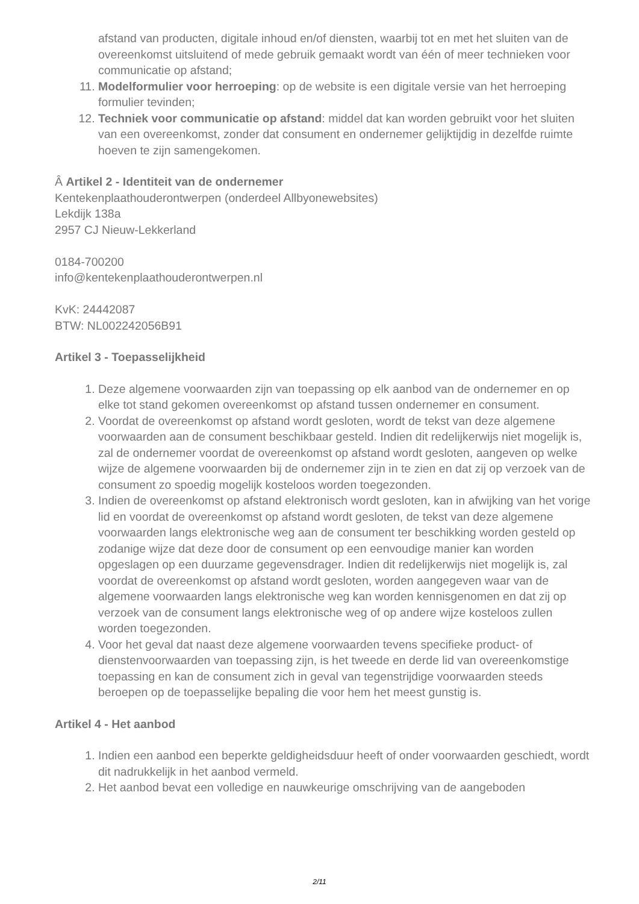afstand van producten, digitale inhoud en/of diensten, waarbij tot en met het sluiten van de overeenkomst uitsluitend of mede gebruik gemaakt wordt van één of meer technieken voor communicatie op afstand;
11. Modelformulier voor herroeping: op de website is een digitale versie van het herroeping formulier tevinden;
12. Techniek voor communicatie op afstand: middel dat kan worden gebruikt voor het sluiten van een overeenkomst, zonder dat consument en ondernemer gelijktijdig in dezelfde ruimte hoeven te zijn samengekomen.
Â Artikel 2 - Identiteit van de ondernemer
Kentekenplaathouderontwerpen (onderdeel Allbyonewebsites)
Lekdijk 138a
2957 CJ Nieuw-Lekkerland
0184-700200
info@kentekenplaathouderontwerpen.nl
KvK: 24442087
BTW: NL002242056B91
Artikel 3 - Toepasselijkheid
1. Deze algemene voorwaarden zijn van toepassing op elk aanbod van de ondernemer en op elke tot stand gekomen overeenkomst op afstand tussen ondernemer en consument.
2. Voordat de overeenkomst op afstand wordt gesloten, wordt de tekst van deze algemene voorwaarden aan de consument beschikbaar gesteld. Indien dit redelijkerwijs niet mogelijk is, zal de ondernemer voordat de overeenkomst op afstand wordt gesloten, aangeven op welke wijze de algemene voorwaarden bij de ondernemer zijn in te zien en dat zij op verzoek van de consument zo spoedig mogelijk kosteloos worden toegezonden.
3. Indien de overeenkomst op afstand elektronisch wordt gesloten, kan in afwijking van het vorige lid en voordat de overeenkomst op afstand wordt gesloten, de tekst van deze algemene voorwaarden langs elektronische weg aan de consument ter beschikking worden gesteld op zodanige wijze dat deze door de consument op een eenvoudige manier kan worden opgeslagen op een duurzame gegevensdrager. Indien dit redelijkerwijs niet mogelijk is, zal voordat de overeenkomst op afstand wordt gesloten, worden aangegeven waar van de algemene voorwaarden langs elektronische weg kan worden kennisgenomen en dat zij op verzoek van de consument langs elektronische weg of op andere wijze kosteloos zullen worden toegezonden.
4. Voor het geval dat naast deze algemene voorwaarden tevens specifieke product- of dienstenvoorwaarden van toepassing zijn, is het tweede en derde lid van overeenkomstige toepassing en kan de consument zich in geval van tegenstrijdige voorwaarden steeds beroepen op de toepasselijke bepaling die voor hem het meest gunstig is.
Artikel 4 - Het aanbod
1. Indien een aanbod een beperkte geldigheidsduur heeft of onder voorwaarden geschiedt, wordt dit nadrukkelijk in het aanbod vermeld.
2. Het aanbod bevat een volledige en nauwkeurige omschrijving van de aangeboden
2/11